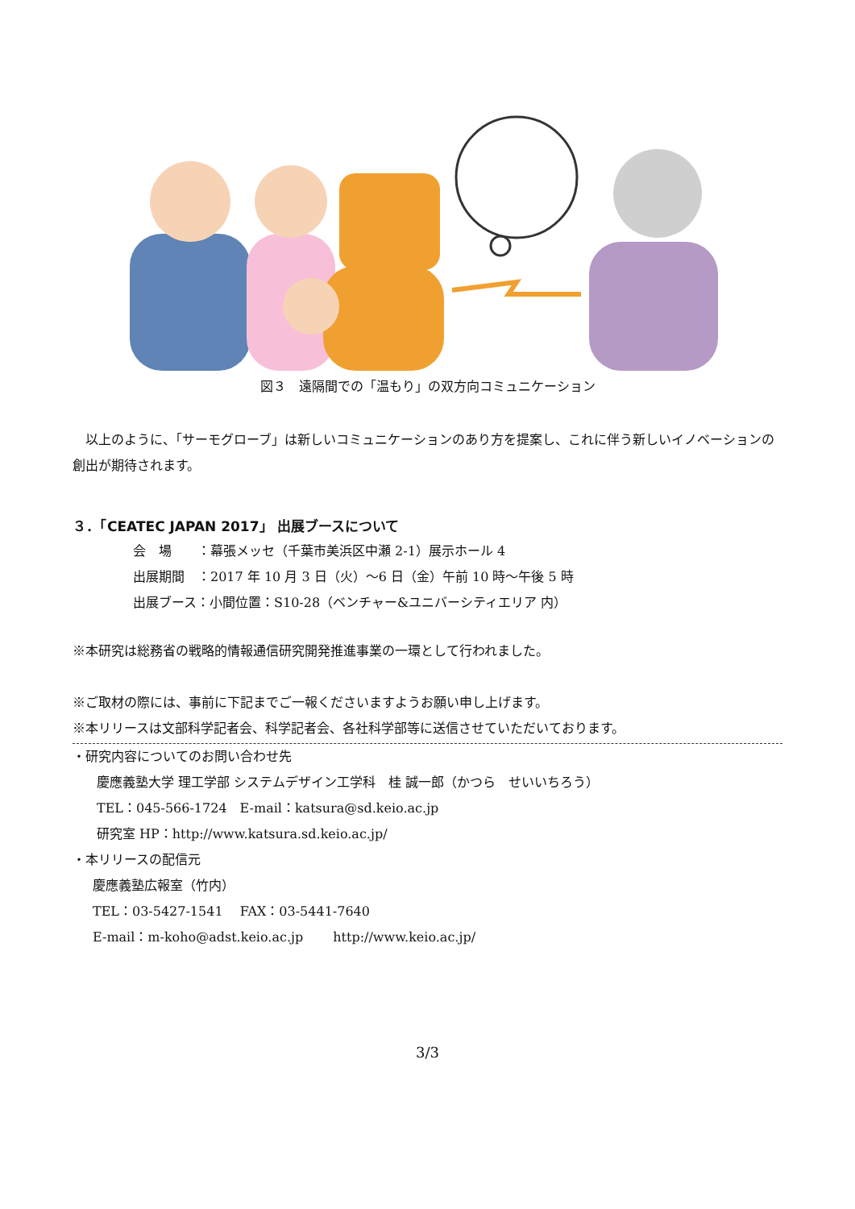図３　遠隔間での「温もり」の双方向コミュニケーション
　以上のように、「サーモグローブ」は新しいコミュニケーションのあり方を提案し、これに伴う新しいイノベーションの創出が期待されます。
３．「CEATEC JAPAN 2017」 出展ブースについて
会　場　　：幕張メッセ（千葉市美浜区中瀬 2-1）展示ホール 4
出展期間　：2017 年 10 月 3 日（火）～6 日（金）午前 10 時～午後 5 時
出展ブース：小間位置：S10-28（ベンチャー&ユニバーシティエリア 内）
※本研究は総務省の戦略的情報通信研究開発推進事業の一環として行われました。
※ご取材の際には、事前に下記までご一報くださいますようお願い申し上げます。
※本リリースは文部科学記者会、科学記者会、各社科学部等に送信させていただいております。
・研究内容についてのお問い合わせ先
慶應義塾大学 理工学部 システムデザイン工学科　桂 誠一郎（かつら　せいいちろう）
TEL：045-566-1724　E-mail：katsura@sd.keio.ac.jp
研究室 HP：http://www.katsura.sd.keio.ac.jp/
・本リリースの配信元
慶應義塾広報室（竹内）
TEL：03-5427-1541　 FAX：03-5441-7640
E-mail：m-koho@adst.keio.ac.jp　　 http://www.keio.ac.jp/
3/3